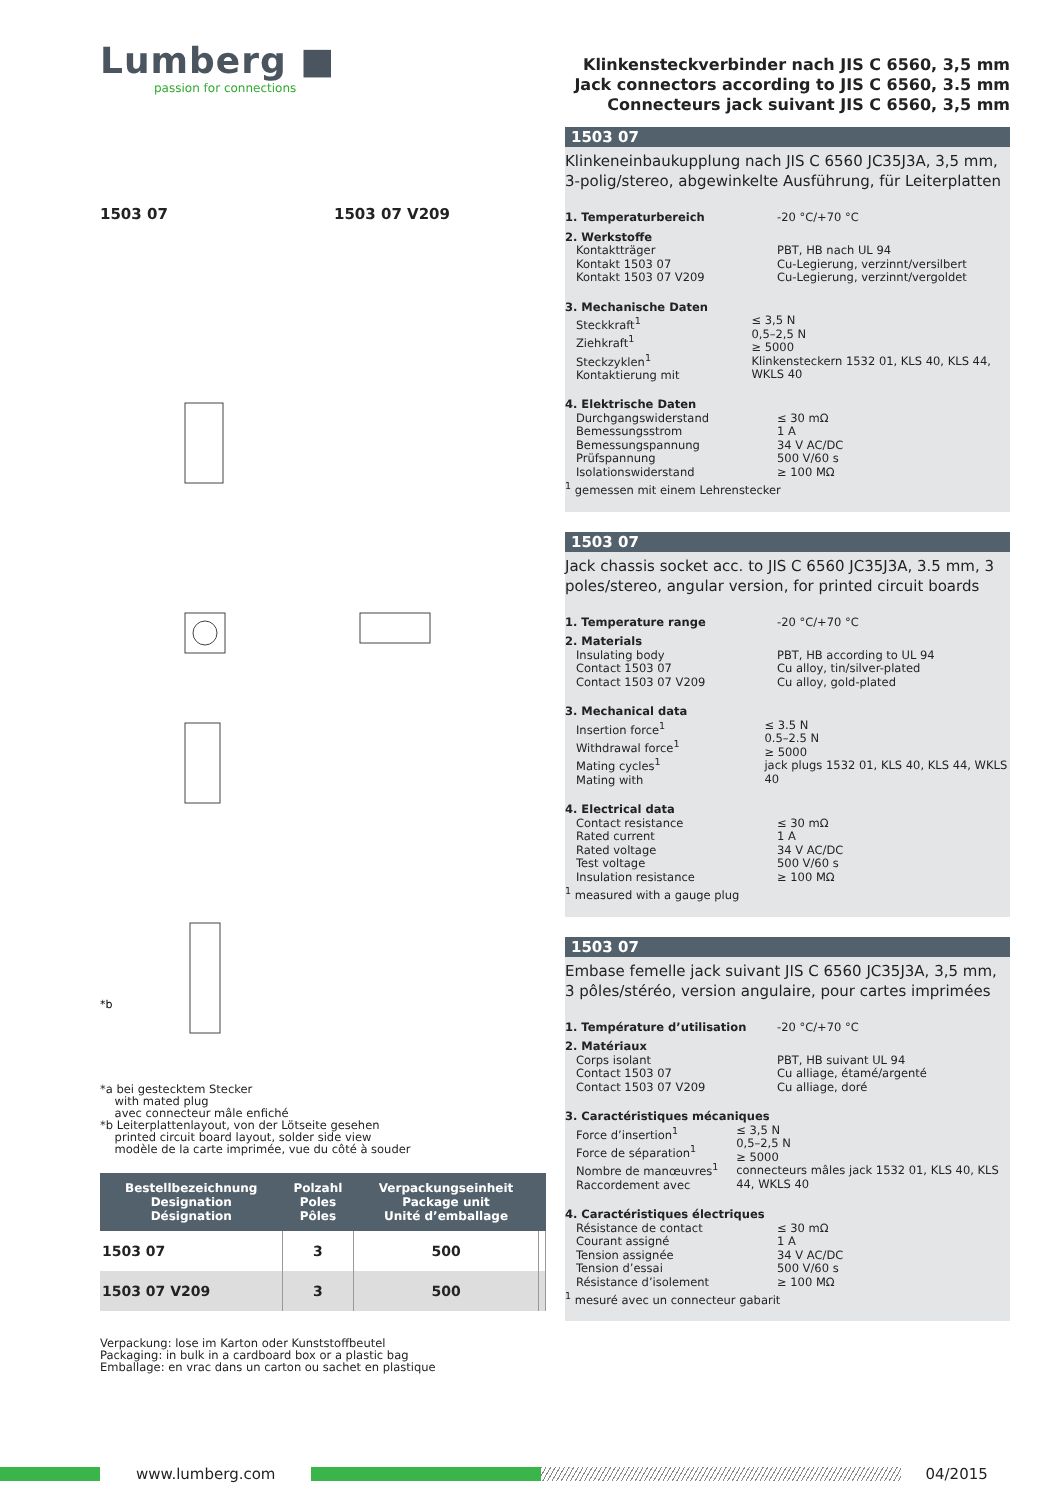Lumberg ■
passion for connections
1503 07 1503 07 V209
*b
*a bei gestecktem Stecker
with mated plug
avec connecteur mâle enfiché
*b Leiterplattenlayout, von der Lötseite gesehen
printed circuit board layout, solder side view
modèle de la carte imprimée, vue du côté à souder
| Bestellbezeichnung Designation Désignation | Polzahl Poles Pôles | Verpackungseinheit Package unit Unité d’emballage | |
| --- | --- | --- | --- |
| 1503 07 | 3 | 500 | |
| 1503 07 V209 | 3 | 500 | |
Verpackung: lose im Karton oder Kunststoffbeutel
Packaging: in bulk in a cardboard box or a plastic bag
Emballage: en vrac dans un carton ou sachet en plastique
Klinkensteckverbinder nach JIS C 6560, 3,5 mm
Jack connectors according to JIS C 6560, 3.5 mm
Connecteurs jack suivant JIS C 6560, 3,5 mm
1503 07
Klinkeneinbaukupplung nach JIS C 6560 JC35J3A, 3,5 mm, 3-polig/stereo, abgewinkelte Ausführung, für Leiterplatten
1. Temperaturbereich -20 °C/+70 °C
2. Werkstoffe
Kontaktträger
Kontakt 1503 07
Kontakt 1503 07 V209 PBT, HB nach UL 94
Cu-Legierung, verzinnt/versilbert
Cu-Legierung, verzinnt/vergoldet
3. Mechanische Daten
Steckkraft<sup>1</sup>
Ziehkraft<sup>1</sup>
Steckzyklen<sup>1</sup>
Kontaktierung mit ≤ 3,5 N
0,5–2,5 N
≥ 5000
Klinkensteckern 1532 01, KLS 40, KLS 44, WKLS 40
4. Elektrische Daten
Durchgangswiderstand
Bemessungsstrom
Bemessungspannung
Prüfspannung
Isolationswiderstand ≤ 30 mΩ
1 A
34 V AC/DC
500 V/60 s
≥ 100 MΩ
<sup>1</sup> gemessen mit einem Lehrenstecker
1503 07
Jack chassis socket acc. to JIS C 6560 JC35J3A, 3.5 mm, 3 poles/stereo, angular version, for printed circuit boards
1. Temperature range -20 °C/+70 °C
2. Materials
Insulating body
Contact 1503 07
Contact 1503 07 V209 PBT, HB according to UL 94
Cu alloy, tin/silver-plated
Cu alloy, gold-plated
3. Mechanical data
Insertion force<sup>1</sup>
Withdrawal force<sup>1</sup>
Mating cycles<sup>1</sup>
Mating with ≤ 3.5 N
0.5–2.5 N
≥ 5000
jack plugs 1532 01, KLS 40, KLS 44, WKLS 40
4. Electrical data
Contact resistance
Rated current
Rated voltage
Test voltage
Insulation resistance ≤ 30 mΩ
1 A
34 V AC/DC
500 V/60 s
≥ 100 MΩ
<sup>1</sup> measured with a gauge plug
1503 07
Embase femelle jack suivant JIS C 6560 JC35J3A, 3,5 mm, 3 pôles/stéréo, version angulaire, pour cartes imprimées
1. Température d’utilisation -20 °C/+70 °C
2. Matériaux
Corps isolant
Contact 1503 07
Contact 1503 07 V209 PBT, HB suivant UL 94
Cu alliage, étamé/argenté
Cu alliage, doré
3. Caractéristiques mécaniques
Force d’insertion<sup>1</sup>
Force de séparation<sup>1</sup>
Nombre de manœuvres<sup>1</sup>
Raccordement avec ≤ 3,5 N
0,5–2,5 N
≥ 5000
connecteurs mâles jack 1532 01, KLS 40, KLS 44, WKLS 40
4. Caractéristiques électriques
Résistance de contact
Courant assigné
Tension assignée
Tension d’essai
Résistance d’isolement ≤ 30 mΩ
1 A
34 V AC/DC
500 V/60 s
≥ 100 MΩ
<sup>1</sup> mesuré avec un connecteur gabarit
www.lumberg.com 04/2015